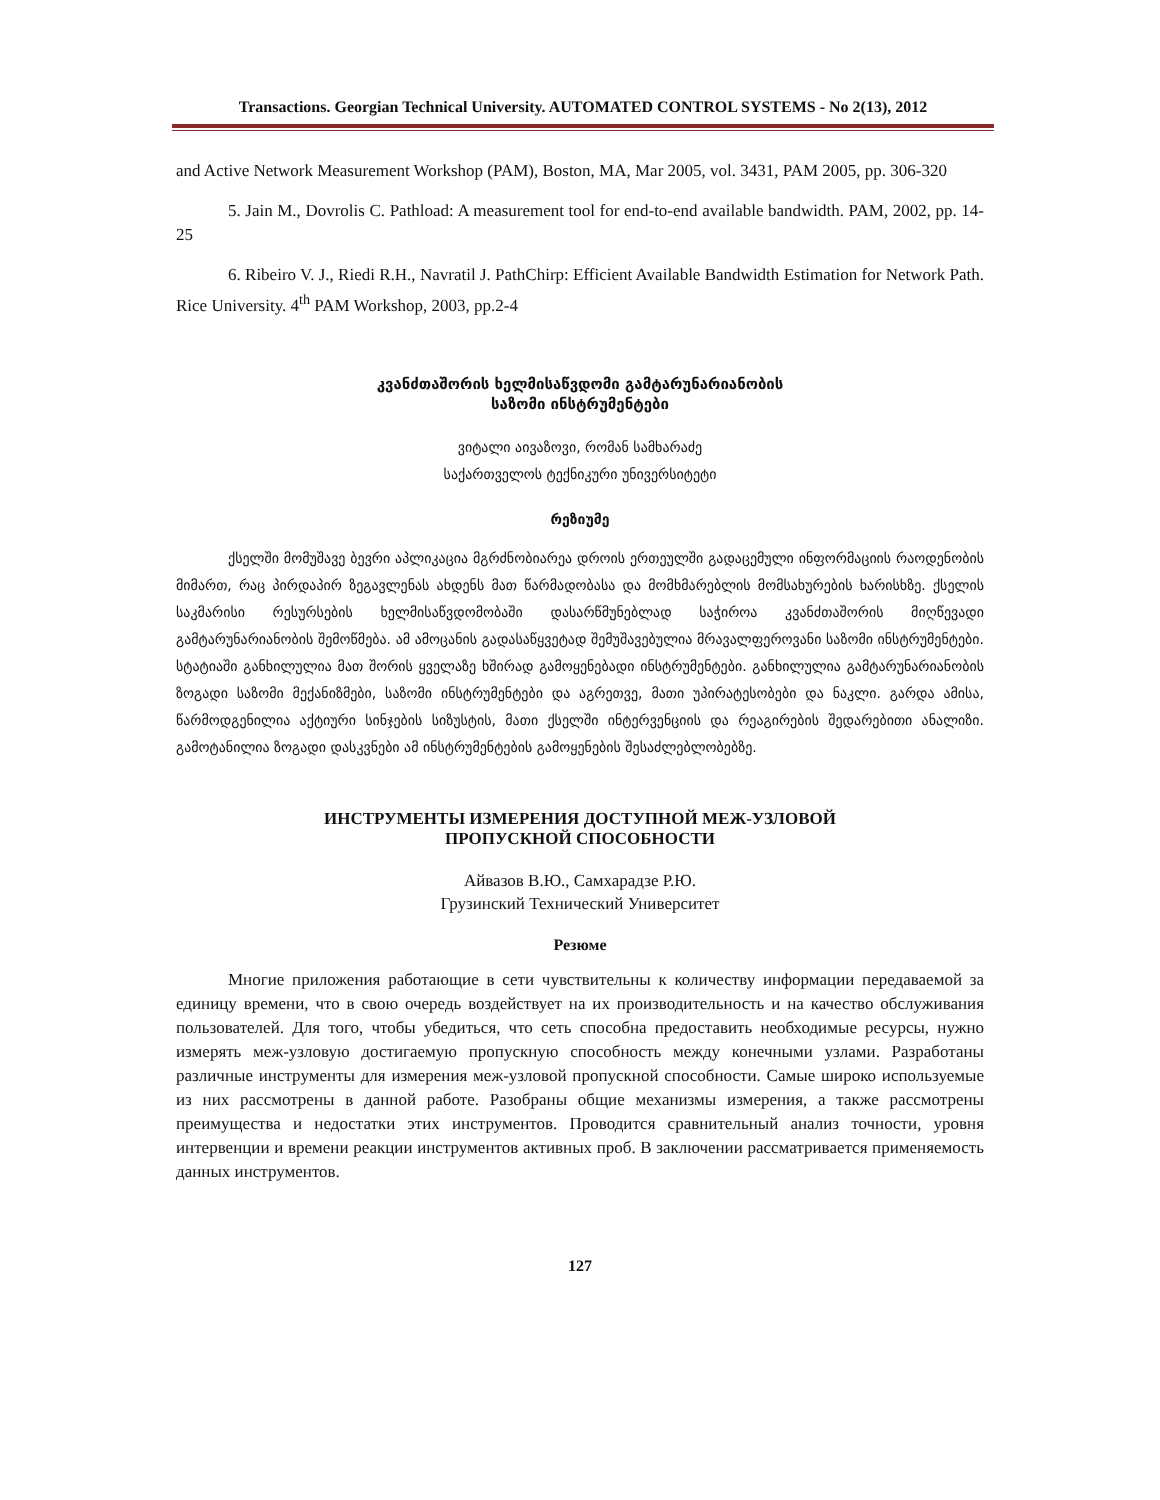Transactions. Georgian Technical University. AUTOMATED CONTROL SYSTEMS - No 2(13), 2012
and Active Network Measurement Workshop (PAM), Boston, MA, Mar 2005, vol. 3431, PAM 2005, pp. 306-320
5. Jain M., Dovrolis C. Pathload: A measurement tool for end-to-end available bandwidth. PAM, 2002, pp. 14-25
6. Ribeiro V. J., Riedi R.H., Navratil J. PathChirp: Efficient Available Bandwidth Estimation for Network Path. Rice University. 4<sup>th</sup> PAM Workshop, 2003, pp.2-4
კვანძთაშორის ხელმისაწვდომი გამტარუნარიანობის
საზომი ინსტრუმენტები
ვიტალი აივაზოვი, რომან სამხარაძე
საქართველოს ტექნიკური უნივერსიტეტი
რეზიუმე
ქსელში მომუშავე ბევრი აპლიკაცია მგრძნობიარეა დროის ერთეულში გადაცემული ინფორმაციის რაოდენობის მიმართ, რაც პირდაპირ ზეგავლენას ახდენს მათ წარმადობასა და მომხმარებლის მომსახურების ხარისხზე. ქსელის საკმარისი რესურსების ხელმისაწვდომობაში დასარწმუნებლად საჭიროა კვანძთაშორის მიღწევადი გამტარუნარიანობის შემოწმება. ამ ამოცანის გადასაწყვეტად შემუშავებულია მრავალფეროვანი საზომი ინსტრუმენტები. სტატიაში განხილულია მათ შორის ყველაზე ხშირად გამოყენებადი ინსტრუმენტები. განხილულია გამტარუნარიანობის ზოგადი საზომი მექანიზმები, საზომი ინსტრუმენტები და აგრეთვე, მათი უპირატესობები და ნაკლი. გარდა ამისა, წარმოდგენილია აქტიური სინჯების სიზუსტის, მათი ქსელში ინტერვენციის და რეაგირების შედარებითი ანალიზი. გამოტანილია ზოგადი დასკვნები ამ ინსტრუმენტების გამოყენების შესაძლებლობებზე.
ИНСТРУМЕНТЫ ИЗМЕРЕНИЯ ДОСТУПНОЙ МЕЖ-УЗЛОВОЙ
ПРОПУСКНОЙ СПОСОБНОСТИ
Айвазов В.Ю., Самхарадзе Р.Ю.
Грузинский Технический Университет
Резюме
Многие приложения работающие в сети чувствительны к количеству информации передаваемой за единицу времени, что в свою очередь воздействует на их производительность и на качество обслуживания пользователей. Для того, чтобы убедиться, что сеть способна предоставить необходимые ресурсы, нужно измерять меж-узловую достигаемую пропускную способность между конечными узлами. Разработаны различные инструменты для измерения меж-узловой пропускной способности. Самые широко используемые из них рассмотрены в данной работе. Разобраны общие механизмы измерения, а также рассмотрены преимущества и недостатки этих инструментов. Проводится сравнительный анализ точности, уровня интервенции и времени реакции инструментов активных проб. В заключении рассматривается применяемость данных инструментов.
127